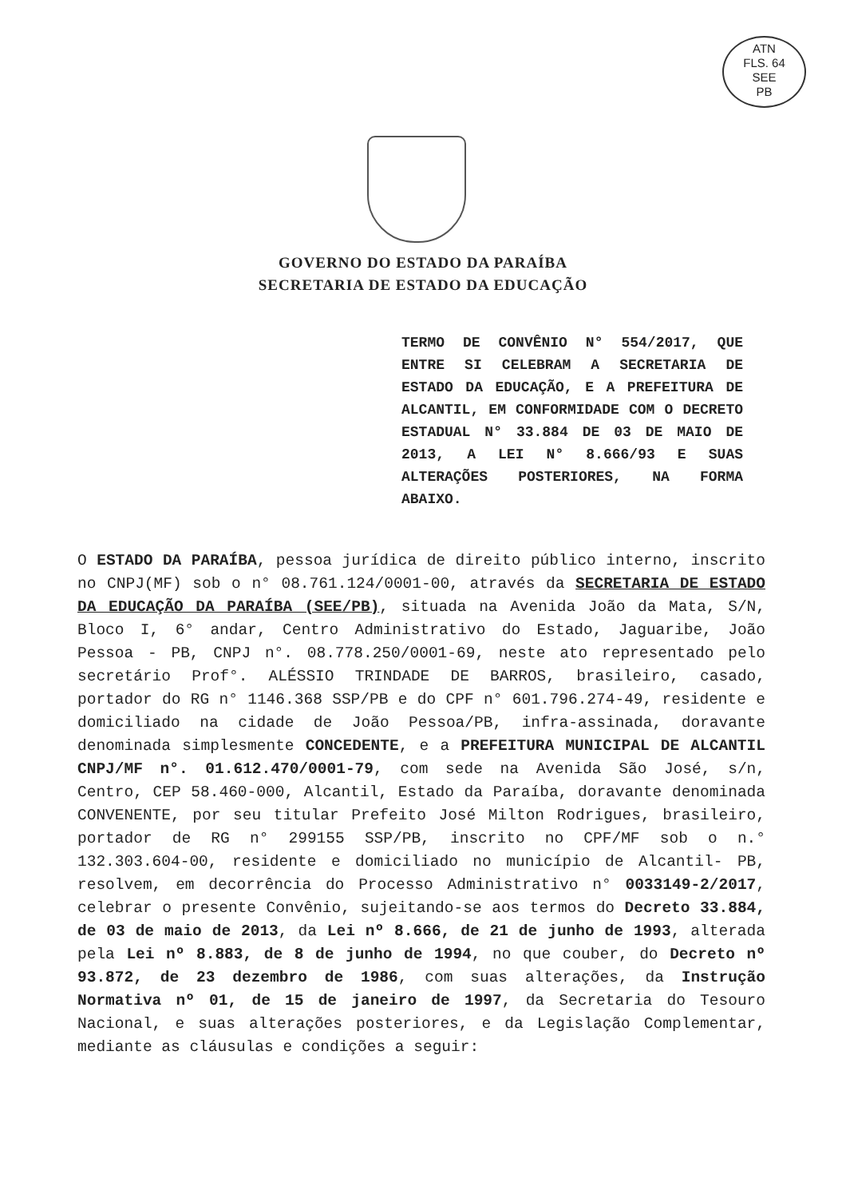ATN
FLS. 64
SEE
PB
GOVERNO DO ESTADO DA PARAÍBA
SECRETARIA DE ESTADO DA EDUCAÇÃO
TERMO DE CONVÊNIO N° 554/2017, QUE ENTRE SI CELEBRAM A SECRETARIA DE ESTADO DA EDUCAÇÃO, E A PREFEITURA DE ALCANTIL, EM CONFORMIDADE COM O DECRETO ESTADUAL N° 33.884 DE 03 DE MAIO DE 2013, A LEI N° 8.666/93 E SUAS ALTERAÇÕES POSTERIORES, NA FORMA ABAIXO.
O ESTADO DA PARAÍBA, pessoa jurídica de direito público interno, inscrito no CNPJ(MF) sob o n° 08.761.124/0001-00, através da SECRETARIA DE ESTADO DA EDUCAÇÃO DA PARAÍBA (SEE/PB), situada na Avenida João da Mata, S/N, Bloco I, 6° andar, Centro Administrativo do Estado, Jaguaribe, João Pessoa - PB, CNPJ n°. 08.778.250/0001-69, neste ato representado pelo secretário Prof°. ALÉSSIO TRINDADE DE BARROS, brasileiro, casado, portador do RG n° 1146.368 SSP/PB e do CPF n° 601.796.274-49, residente e domiciliado na cidade de João Pessoa/PB, infra-assinada, doravante denominada simplesmente CONCEDENTE, e a PREFEITURA MUNICIPAL DE ALCANTIL CNPJ/MF n°. 01.612.470/0001-79, com sede na Avenida São José, s/n, Centro, CEP 58.460-000, Alcantil, Estado da Paraíba, doravante denominada CONVENENTE, por seu titular Prefeito José Milton Rodrigues, brasileiro, portador de RG n° 299155 SSP/PB, inscrito no CPF/MF sob o n.° 132.303.604-00, residente e domiciliado no município de Alcantil- PB, resolvem, em decorrência do Processo Administrativo n° 0033149-2/2017, celebrar o presente Convênio, sujeitando-se aos termos do Decreto 33.884, de 03 de maio de 2013, da Lei nº 8.666, de 21 de junho de 1993, alterada pela Lei nº 8.883, de 8 de junho de 1994, no que couber, do Decreto nº 93.872, de 23 dezembro de 1986, com suas alterações, da Instrução Normativa nº 01, de 15 de janeiro de 1997, da Secretaria do Tesouro Nacional, e suas alterações posteriores, e da Legislação Complementar, mediante as cláusulas e condições a seguir: